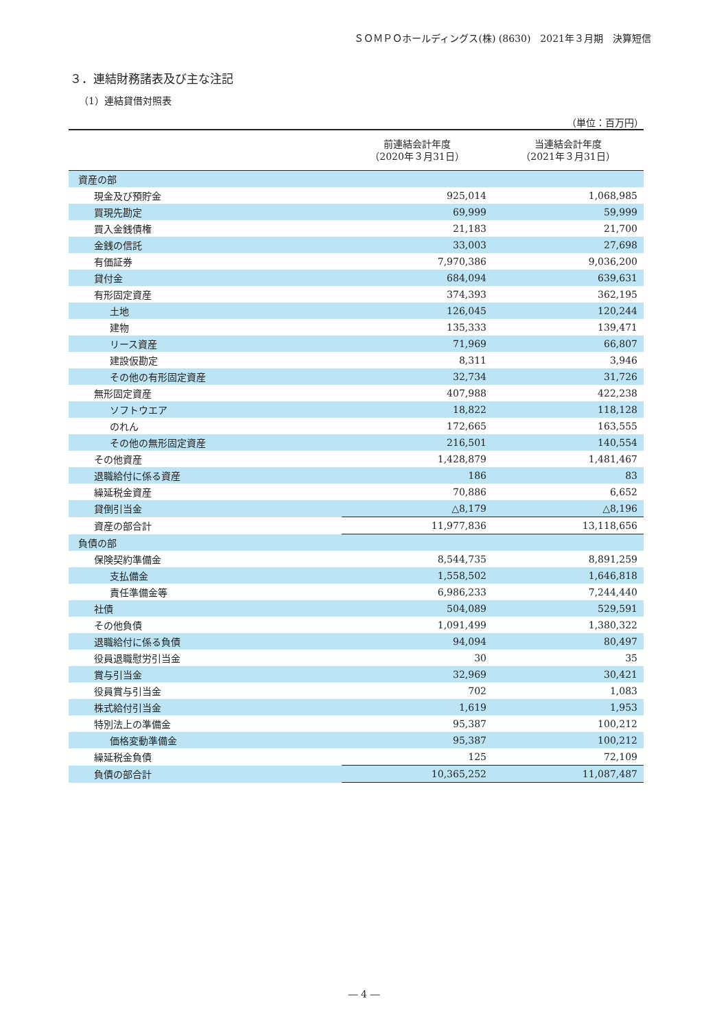ＳＯＭＰＯホールディングス(株) (8630)　2021年３月期　決算短信
３．連結財務諸表及び主な注記
（1）連結貸借対照表
（単位：百万円）
| | 前連結会計年度 （2020年３月31日） | 当連結会計年度 （2021年３月31日） |
| --- | --- | --- |
| 資産の部 | | |
| 現金及び預貯金 | 925,014 | 1,068,985 |
| 買現先勘定 | 69,999 | 59,999 |
| 買入金銭債権 | 21,183 | 21,700 |
| 金銭の信託 | 33,003 | 27,698 |
| 有価証券 | 7,970,386 | 9,036,200 |
| 貸付金 | 684,094 | 639,631 |
| 有形固定資産 | 374,393 | 362,195 |
| 土地 | 126,045 | 120,244 |
| 建物 | 135,333 | 139,471 |
| リース資産 | 71,969 | 66,807 |
| 建設仮勘定 | 8,311 | 3,946 |
| その他の有形固定資産 | 32,734 | 31,726 |
| 無形固定資産 | 407,988 | 422,238 |
| ソフトウエア | 18,822 | 118,128 |
| のれん | 172,665 | 163,555 |
| その他の無形固定資産 | 216,501 | 140,554 |
| その他資産 | 1,428,879 | 1,481,467 |
| 退職給付に係る資産 | 186 | 83 |
| 繰延税金資産 | 70,886 | 6,652 |
| 貸倒引当金 | △8,179 | △8,196 |
| 資産の部合計 | 11,977,836 | 13,118,656 |
| 負債の部 | | |
| 保険契約準備金 | 8,544,735 | 8,891,259 |
| 支払備金 | 1,558,502 | 1,646,818 |
| 責任準備金等 | 6,986,233 | 7,244,440 |
| 社債 | 504,089 | 529,591 |
| その他負債 | 1,091,499 | 1,380,322 |
| 退職給付に係る負債 | 94,094 | 80,497 |
| 役員退職慰労引当金 | 30 | 35 |
| 賞与引当金 | 32,969 | 30,421 |
| 役員賞与引当金 | 702 | 1,083 |
| 株式給付引当金 | 1,619 | 1,953 |
| 特別法上の準備金 | 95,387 | 100,212 |
| 価格変動準備金 | 95,387 | 100,212 |
| 繰延税金負債 | 125 | 72,109 |
| 負債の部合計 | 10,365,252 | 11,087,487 |
― 4 ―